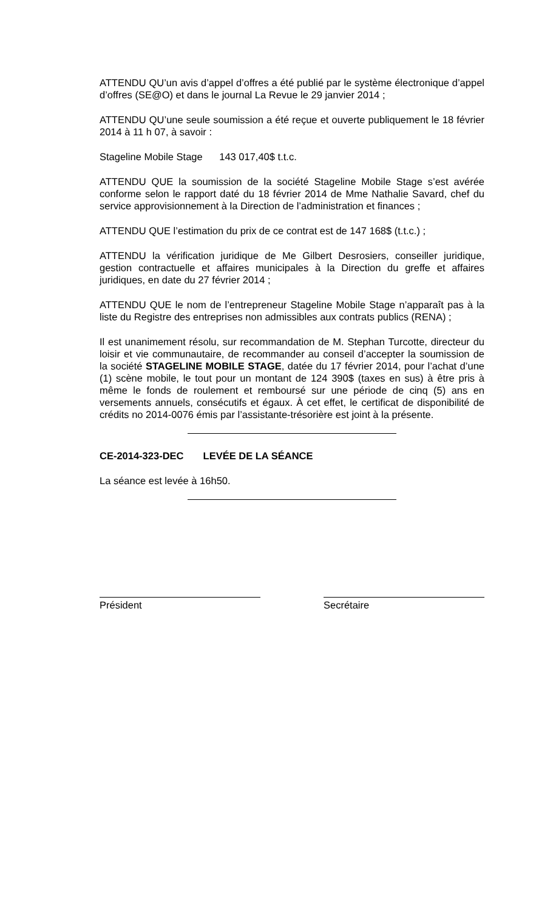ATTENDU QU’un avis d’appel d’offres a été publié par le système électronique d’appel d’offres (SE@O) et dans le journal La Revue le 29 janvier 2014 ;
ATTENDU QU’une seule soumission a été reçue et ouverte publiquement le 18 février 2014 à 11 h 07, à savoir :
Stageline Mobile Stage 143 017,40$ t.t.c.
ATTENDU QUE la soumission de la société Stageline Mobile Stage s’est avérée conforme selon le rapport daté du 18 février 2014 de Mme Nathalie Savard, chef du service approvisionnement à la Direction de l’administration et finances ;
ATTENDU QUE l’estimation du prix de ce contrat est de 147 168$ (t.t.c.) ;
ATTENDU la vérification juridique de Me Gilbert Desrosiers, conseiller juridique, gestion contractuelle et affaires municipales à la Direction du greffe et affaires juridiques, en date du 27 février 2014 ;
ATTENDU QUE le nom de l’entrepreneur Stageline Mobile Stage n’apparaît pas à la liste du Registre des entreprises non admissibles aux contrats publics (RENA) ;
Il est unanimement résolu, sur recommandation de M. Stephan Turcotte, directeur du loisir et vie communautaire, de recommander au conseil d’accepter la soumission de la société STAGELINE MOBILE STAGE, datée du 17 février 2014, pour l’achat d’une (1) scène mobile, le tout pour un montant de 124 390$ (taxes en sus) à être pris à même le fonds de roulement et remboursé sur une période de cinq (5) ans en versements annuels, consécutifs et égaux. À cet effet, le certificat de disponibilité de crédits no 2014-0076 émis par l’assistante-trésorière est joint à la présente.
CE-2014-323-DEC LEVÉE DE LA SÉANCE
La séance est levée à 16h50.
Président Secrétaire